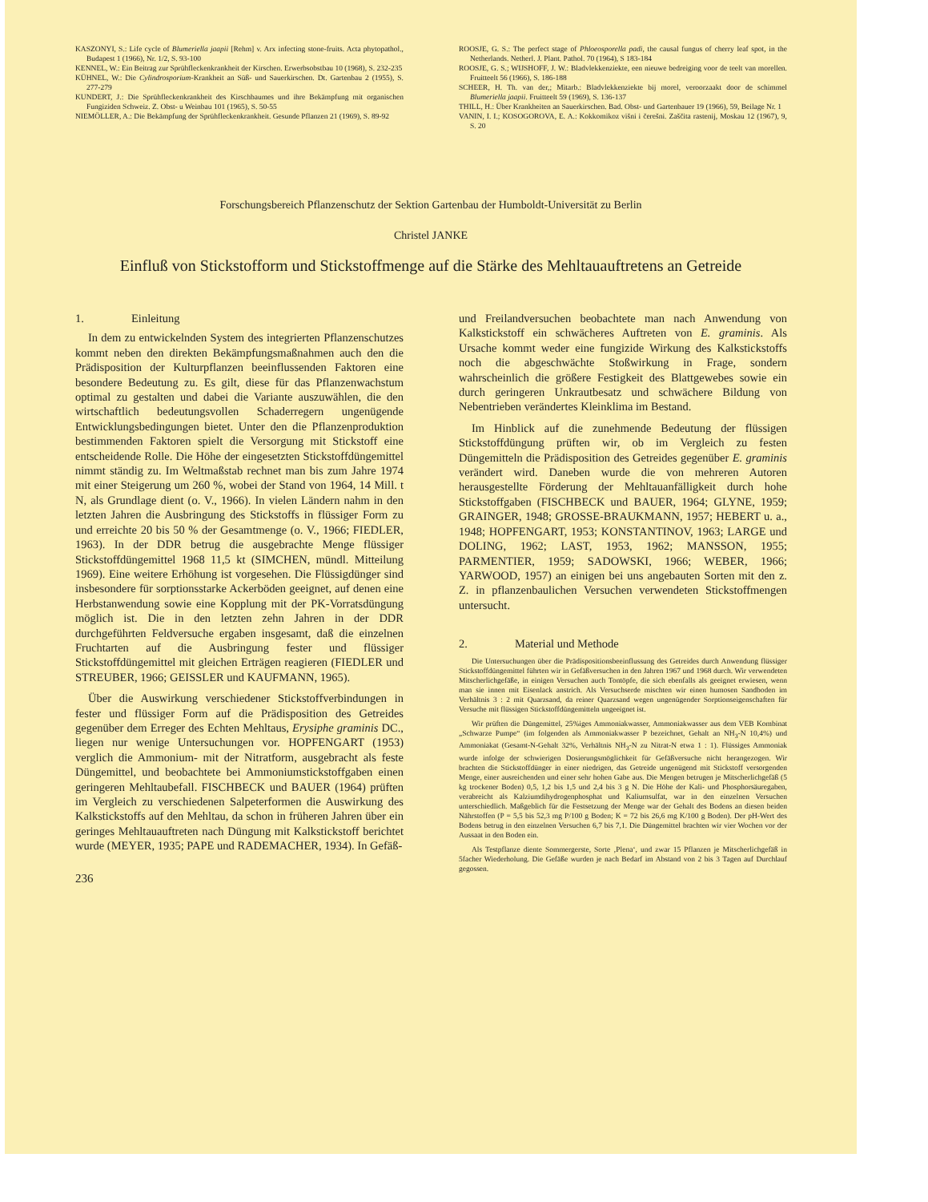KASZONYI, S.: Life cycle of Blumeriella jaapii [Rehm] v. Arx infecting stone-fruits. Acta phytopathol., Budapest 1 (1966), Nr. 1/2, S. 93-100
KENNEL, W.: Ein Beitrag zur Sprühfleckenkrankheit der Kirschen. Erwerbsobstbau 10 (1968), S. 232-235
KÜHNEL, W.: Die Cylindrosporium-Krankheit an Süß- und Sauerkirschen. Dt. Gartenbau 2 (1955), S. 277-279
KUNDERT, J.: Die Sprühfleckenkrankheit des Kirschbaumes und ihre Bekämpfung mit organischen Fungiziden Schweiz. Z. Obst- u Weinbau 101 (1965), S. 50-55
NIEMÖLLER, A.: Die Bekämpfung der Sprühfleckenkrankheit. Gesunde Pflanzen 21 (1969), S. 89-92
ROOSJE, G. S.: The perfect stage of Phloeosporella padi, the causal fungus of cherry leaf spot, in the Netherlands. Netherl. J. Plant. Pathol. 70 (1964), S 183-184
ROOSJE, G. S.; WIJSHOFF, J. W.: Bladvlekkenziekte, een nieuwe bedreiging voor de teelt van morellen. Fruitteelt 56 (1966), S. 186-188
SCHEER, H. Th. van der,; Mitarb.: Bladvlekkenziekte bij morel, veroorzaakt door de schimmel Blumeriella jaapii. Fruitteelt 59 (1969), S. 136-137
THILL, H.: Über Krankheiten an Sauerkirschen. Bad. Obst- und Gartenbauer 19 (1966), 59, Beilage Nr. 1
VANIN, I. I.; KOSOGOROVA, E. A.: Kokkomikoz višni i čerešni. Zaščita rastenij, Moskau 12 (1967), 9, S. 20
Forschungsbereich Pflanzenschutz der Sektion Gartenbau der Humboldt-Universität zu Berlin
Christel JANKE
Einfluß von Stickstofform und Stickstoffmenge auf die Stärke des Mehltauauftretens an Getreide
1. Einleitung
In dem zu entwickelnden System des integrierten Pflanzenschutzes kommt neben den direkten Bekämpfungsmaßnahmen auch den die Prädisposition der Kulturpflanzen beeinflussenden Faktoren eine besondere Bedeutung zu. Es gilt, diese für das Pflanzenwachstum optimal zu gestalten und dabei die Variante auszuwählen, die den wirtschaftlich bedeutungsvollen Schaderregern ungenügende Entwicklungsbedingungen bietet. Unter den die Pflanzenproduktion bestimmenden Faktoren spielt die Versorgung mit Stickstoff eine entscheidende Rolle. Die Höhe der eingesetzten Stickstoffdüngemittel nimmt ständig zu. Im Weltmaßstab rechnet man bis zum Jahre 1974 mit einer Steigerung um 260 %, wobei der Stand von 1964, 14 Mill. t N, als Grundlage dient (o. V., 1966). In vielen Ländern nahm in den letzten Jahren die Ausbringung des Stickstoffs in flüssiger Form zu und erreichte 20 bis 50 % der Gesamtmenge (o. V., 1966; FIEDLER, 1963). In der DDR betrug die ausgebrachte Menge flüssiger Stickstoffdüngemittel 1968 11,5 kt (SIMCHEN, mündl. Mitteilung 1969). Eine weitere Erhöhung ist vorgesehen. Die Flüssigdünger sind insbesondere für sorptionsstarke Ackerböden geeignet, auf denen eine Herbstanwendung sowie eine Kopplung mit der PK-Vorratsdüngung möglich ist. Die in den letzten zehn Jahren in der DDR durchgeführten Feldversuche ergaben insgesamt, daß die einzelnen Fruchtarten auf die Ausbringung fester und flüssiger Stickstoffdüngemittel mit gleichen Erträgen reagieren (FIEDLER und STREUBER, 1966; GEISSLER und KAUFMANN, 1965).
Über die Auswirkung verschiedener Stickstoffverbindungen in fester und flüssiger Form auf die Prädisposition des Getreides gegenüber dem Erreger des Echten Mehltaus, Erysiphe graminis DC., liegen nur wenige Untersuchungen vor. HOPFENGART (1953) verglich die Ammonium- mit der Nitratform, ausgebracht als feste Düngemittel, und beobachtete bei Ammoniumstickstoffgaben einen geringeren Mehltaubefall. FISCHBECK und BAUER (1964) prüften im Vergleich zu verschiedenen Salpeterformen die Auswirkung des Kalkstickstoffs auf den Mehltau, da schon in früheren Jahren über ein geringes Mehltauauftreten nach Düngung mit Kalkstickstoff berichtet wurde (MEYER, 1935; PAPE und RADEMACHER, 1934). In Gefäß-
236
und Freilandversuchen beobachtete man nach Anwendung von Kalkstickstoff ein schwächeres Auftreten von E. graminis. Als Ursache kommt weder eine fungizide Wirkung des Kalkstickstoffs noch die abgeschwächte Stoßwirkung in Frage, sondern wahrscheinlich die größere Festigkeit des Blattgewebes sowie ein durch geringeren Unkrautbesatz und schwächere Bildung von Nebentrieben verändertes Kleinklima im Bestand.
Im Hinblick auf die zunehmende Bedeutung der flüssigen Stickstoffdüngung prüften wir, ob im Vergleich zu festen Düngemitteln die Prädisposition des Getreides gegenüber E. graminis verändert wird. Daneben wurde die von mehreren Autoren herausgestellte Förderung der Mehltauanfälligkeit durch hohe Stickstoffgaben (FISCHBECK und BAUER, 1964; GLYNE, 1959; GRAINGER, 1948; GROSSE-BRAUKMANN, 1957; HEBERT u. a., 1948; HOPFENGART, 1953; KONSTANTINOV, 1963; LARGE und DOLING, 1962; LAST, 1953, 1962; MANSSON, 1955; PARMENTIER, 1959; SADOWSKI, 1966; WEBER, 1966; YARWOOD, 1957) an einigen bei uns angebauten Sorten mit den z. Z. in pflanzenbaulichen Versuchen verwendeten Stickstoffmengen untersucht.
2. Material und Methode
Die Untersuchungen über die Prädispositionsbeeinflussung des Getreides durch Anwendung flüssiger Stickstoffdüngemittel führten wir in Gefäßversuchen in den Jahren 1967 und 1968 durch. Wir verwendeten Mitscherlichgefäße, in einigen Versuchen auch Tontöpfe, die sich ebenfalls als geeignet erwiesen, wenn man sie innen mit Eisenlack anstrich. Als Versuchserde mischten wir einen humosen Sandboden im Verhältnis 3 : 2 mit Quarzsand, da reiner Quarzsand wegen ungenügender Sorptionseigenschaften für Versuche mit flüssigen Stickstoffdüngemitteln ungeeignet ist.
Wir prüften die Düngemittel, 25%iges Ammoniakwasser, Ammoniakwasser aus dem VEB Kombinat „Schwarze Pumpe“ (im folgenden als Ammoniakwasser P bezeichnet, Gehalt an NH<sub>3</sub>-N 10,4%) und Ammoniakat (Gesamt-N-Gehalt 32%, Verhältnis NH<sub>3</sub>-N zu Nitrat-N etwa 1 : 1). Flüssiges Ammoniak wurde infolge der schwierigen Dosierungsmöglichkeit für Gefäßversuche nicht herangezogen. Wir brachten die Stickstoffdünger in einer niedrigen, das Getreide ungenügend mit Stickstoff versorgenden Menge, einer ausreichenden und einer sehr hohen Gabe aus. Die Mengen betrugen je Mitscherlichgefäß (5 kg trockener Boden) 0,5, 1,2 bis 1,5 und 2,4 bis 3 g N. Die Höhe der Kali- und Phosphorsäuregaben, verabreicht als Kalziumdihydrogenphosphat und Kaliumsulfat, war in den einzelnen Versuchen unterschiedlich. Maßgeblich für die Festsetzung der Menge war der Gehalt des Bodens an diesen beiden Nährstoffen (P = 5,5 bis 52,3 mg P/100 g Boden; K = 72 bis 26,6 mg K/100 g Boden). Der pH-Wert des Bodens betrug in den einzelnen Versuchen 6,7 bis 7,1. Die Düngemittel brachten wir vier Wochen vor der Aussaat in den Boden ein.
Als Testpflanze diente Sommergerste, Sorte ‚Plena‘, und zwar 15 Pflanzen je Mitscherlichgefäß in 5facher Wiederholung. Die Gefäße wurden je nach Bedarf im Abstand von 2 bis 3 Tagen auf Durchlauf gegossen.